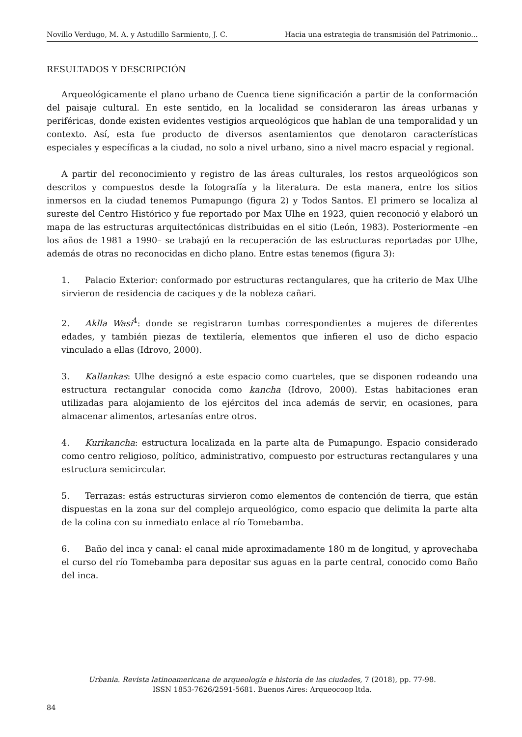Novillo Verdugo, M. A. y Astudillo Sarmiento, J. C. Hacia una estrategia de transmisión del Patrimonio...
RESULTADOS Y DESCRIPCIÓN
Arqueológicamente el plano urbano de Cuenca tiene significación a partir de la conformación del paisaje cultural. En este sentido, en la localidad se consideraron las áreas urbanas y periféricas, donde existen evidentes vestigios arqueológicos que hablan de una temporalidad y un contexto. Así, esta fue producto de diversos asentamientos que denotaron características especiales y específicas a la ciudad, no solo a nivel urbano, sino a nivel macro espacial y regional.
A partir del reconocimiento y registro de las áreas culturales, los restos arqueológicos son descritos y compuestos desde la fotografía y la literatura. De esta manera, entre los sitios inmersos en la ciudad tenemos Pumapungo (figura 2) y Todos Santos. El primero se localiza al sureste del Centro Histórico y fue reportado por Max Ulhe en 1923, quien reconoció y elaboró un mapa de las estructuras arquitectónicas distribuidas en el sitio (León, 1983). Posteriormente –en los años de 1981 a 1990– se trabajó en la recuperación de las estructuras reportadas por Ulhe, además de otras no reconocidas en dicho plano. Entre estas tenemos (figura 3):
1. Palacio Exterior: conformado por estructuras rectangulares, que ha criterio de Max Ulhe sirvieron de residencia de caciques y de la nobleza cañari.
2. Aklla Wasi<sup>4</sup>: donde se registraron tumbas correspondientes a mujeres de diferentes edades, y también piezas de textilería, elementos que infieren el uso de dicho espacio vinculado a ellas (Idrovo, 2000).
3. Kallankas: Ulhe designó a este espacio como cuarteles, que se disponen rodeando una estructura rectangular conocida como kancha (Idrovo, 2000). Estas habitaciones eran utilizadas para alojamiento de los ejércitos del inca además de servir, en ocasiones, para almacenar alimentos, artesanías entre otros.
4. Kurikancha: estructura localizada en la parte alta de Pumapungo. Espacio considerado como centro religioso, político, administrativo, compuesto por estructuras rectangulares y una estructura semicircular.
5. Terrazas: estás estructuras sirvieron como elementos de contención de tierra, que están dispuestas en la zona sur del complejo arqueológico, como espacio que delimita la parte alta de la colina con su inmediato enlace al río Tomebamba.
6. Baño del inca y canal: el canal mide aproximadamente 180 m de longitud, y aprovechaba el curso del río Tomebamba para depositar sus aguas en la parte central, conocido como Baño del inca.
Urbania. Revista latinoamericana de arqueología e historia de las ciudades, 7 (2018), pp. 77-98.
ISSN 1853-7626/2591-5681. Buenos Aires: Arqueocoop ltda.
84